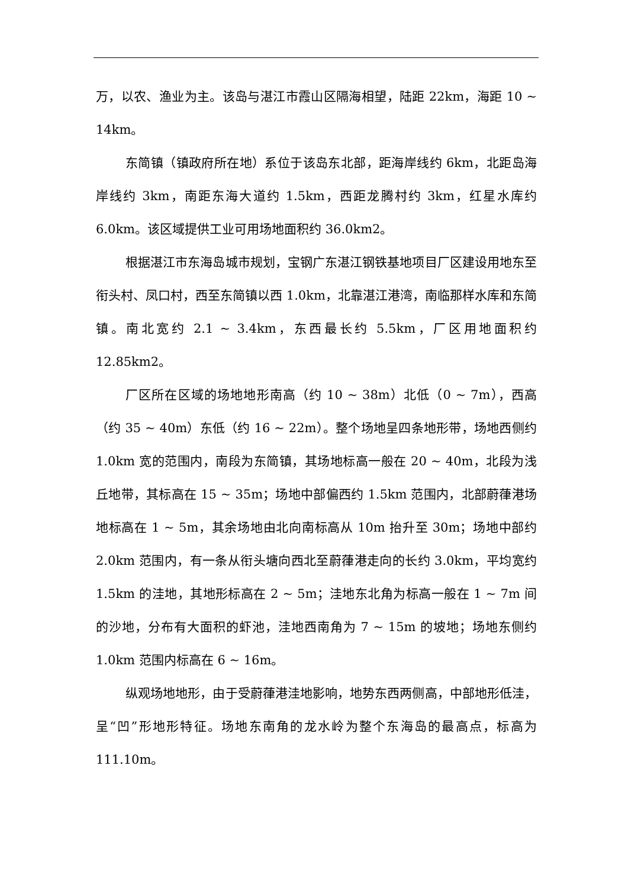万，以农、渔业为主。该岛与湛江市霞山区隔海相望，陆距 22km，海距 10 ~ 14km。
东简镇（镇政府所在地）系位于该岛东北部，距海岸线约 6km，北距岛海岸线约 3km，南距东海大道约 1.5km，西距龙腾村约 3km，红星水库约 6.0km。该区域提供工业可用场地面积约 36.0km2。
根据湛江市东海岛城市规划，宝钢广东湛江钢铁基地项目厂区建设用地东至衔头村、凤口村，西至东简镇以西 1.0km，北靠湛江港湾，南临那样水库和东简镇。南北宽约 2.1 ~ 3.4km，东西最长约 5.5km，厂区用地面积约 12.85km2。
厂区所在区域的场地地形南高（约 10 ~ 38m）北低（0 ~ 7m），西高（约 35 ~ 40m）东低（约 16 ~ 22m）。整个场地呈四条地形带，场地西侧约 1.0km 宽的范围内，南段为东简镇，其场地标高一般在 20 ~ 40m，北段为浅丘地带，其标高在 15 ~ 35m；场地中部偏西约 1.5km 范围内，北部蔚葎港场地标高在 1 ~ 5m，其余场地由北向南标高从 10m 抬升至 30m；场地中部约 2.0km 范围内，有一条从衔头塘向西北至蔚葎港走向的长约 3.0km，平均宽约 1.5km 的洼地，其地形标高在 2 ~ 5m；洼地东北角为标高一般在 1 ~ 7m 间的沙地，分布有大面积的虾池，洼地西南角为 7 ~ 15m 的坡地；场地东侧约 1.0km 范围内标高在 6 ~ 16m。
纵观场地地形，由于受蔚葎港洼地影响，地势东西两侧高，中部地形低洼，呈“凹”形地形特征。场地东南角的龙水岭为整个东海岛的最高点，标高为 111.10m。